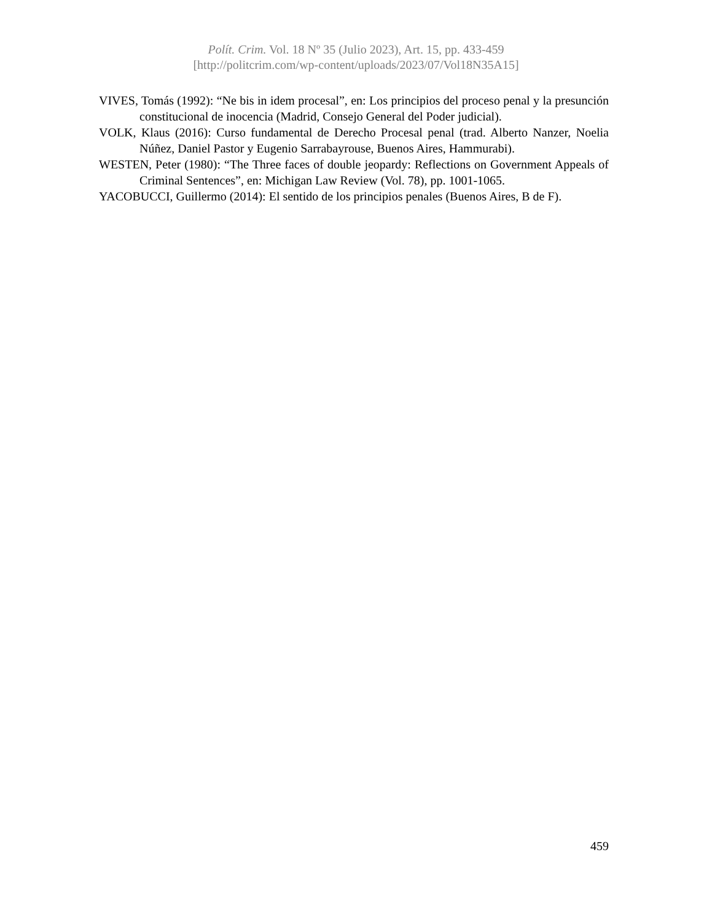Polít. Crim. Vol. 18 Nº 35 (Julio 2023), Art. 15, pp. 433-459
[http://politcrim.com/wp-content/uploads/2023/07/Vol18N35A15]
VIVES, Tomás (1992): “Ne bis in idem procesal”, en: Los principios del proceso penal y la presunción constitucional de inocencia (Madrid, Consejo General del Poder judicial).
VOLK, Klaus (2016): Curso fundamental de Derecho Procesal penal (trad. Alberto Nanzer, Noelia Núñez, Daniel Pastor y Eugenio Sarrabayrouse, Buenos Aires, Hammurabi).
WESTEN, Peter (1980): “The Three faces of double jeopardy: Reflections on Government Appeals of Criminal Sentences”, en: Michigan Law Review (Vol. 78), pp. 1001-1065.
YACOBUCCI, Guillermo (2014): El sentido de los principios penales (Buenos Aires, B de F).
459